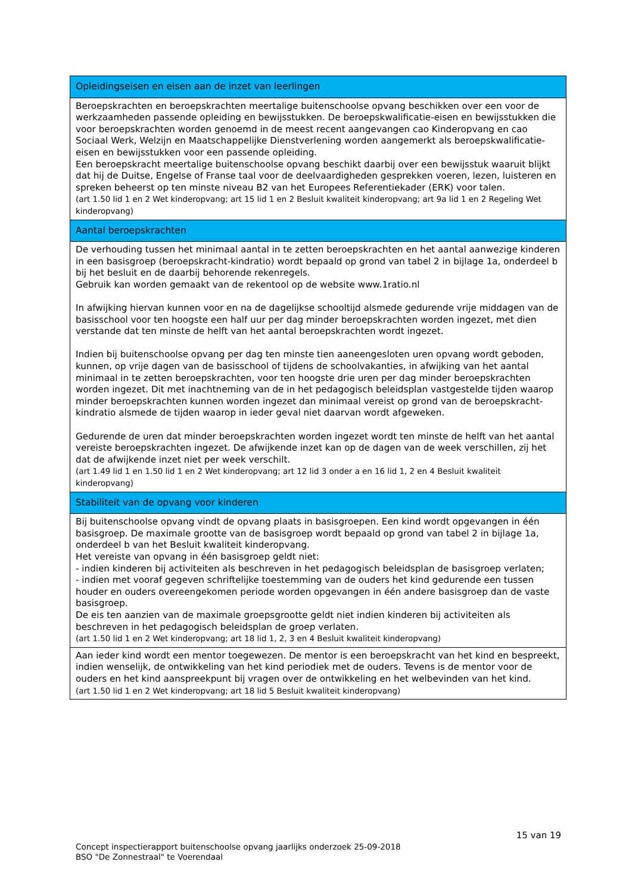| Opleidingseisen en eisen aan de inzet van leerlingen |
| --- |
| Beroepskrachten en beroepskrachten meertalige buitenschoolse opvang beschikken over een voor de werkzaamheden passende opleiding en bewijsstukken. De beroepskwalificatie-eisen en bewijsstukken die voor beroepskrachten worden genoemd in de meest recent aangevangen cao Kinderopvang en cao Sociaal Werk, Welzijn en Maatschappelijke Dienstverlening worden aangemerkt als beroepskwalificatie-eisen en bewijsstukken voor een passende opleiding. Een beroepskracht meertalige buitenschoolse opvang beschikt daarbij over een bewijsstuk waaruit blijkt dat hij de Duitse, Engelse of Franse taal voor de deelvaardigheden gesprekken voeren, lezen, luisteren en spreken beheerst op ten minste niveau B2 van het Europees Referentiekader (ERK) voor talen. (art 1.50 lid 1 en 2 Wet kinderopvang; art 15 lid 1 en 2 Besluit kwaliteit kinderopvang; art 9a lid 1 en 2 Regeling Wet kinderopvang) |
| Aantal beroepskrachten |
| De verhouding tussen het minimaal aantal in te zetten beroepskrachten en het aantal aanwezige kinderen in een basisgroep (beroepskracht-kindratio) wordt bepaald op grond van tabel 2 in bijlage 1a, onderdeel b bij het besluit en de daarbij behorende rekenregels. Gebruik kan worden gemaakt van de rekentool op de website www.1ratio.nl In afwijking hiervan kunnen voor en na de dagelijkse schooltijd alsmede gedurende vrije middagen van de basisschool voor ten hoogste een half uur per dag minder beroepskrachten worden ingezet, met dien verstande dat ten minste de helft van het aantal beroepskrachten wordt ingezet. Indien bij buitenschoolse opvang per dag ten minste tien aaneengesloten uren opvang wordt geboden, kunnen, op vrije dagen van de basisschool of tijdens de schoolvakanties, in afwijking van het aantal minimaal in te zetten beroepskrachten, voor ten hoogste drie uren per dag minder beroepskrachten worden ingezet. Dit met inachtneming van de in het pedagogisch beleidsplan vastgestelde tijden waarop minder beroepskrachten kunnen worden ingezet dan minimaal vereist op grond van de beroepskracht-kindratio alsmede de tijden waarop in ieder geval niet daarvan wordt afgeweken. Gedurende de uren dat minder beroepskrachten worden ingezet wordt ten minste de helft van het aantal vereiste beroepskrachten ingezet. De afwijkende inzet kan op de dagen van de week verschillen, zij het dat de afwijkende inzet niet per week verschilt. (art 1.49 lid 1 en 1.50 lid 1 en 2 Wet kinderopvang; art 12 lid 3 onder a en 16 lid 1, 2 en 4 Besluit kwaliteit kinderopvang) |
| Stabiliteit van de opvang voor kinderen |
| Bij buitenschoolse opvang vindt de opvang plaats in basisgroepen. Een kind wordt opgevangen in één basisgroep. De maximale grootte van de basisgroep wordt bepaald op grond van tabel 2 in bijlage 1a, onderdeel b van het Besluit kwaliteit kinderopvang. Het vereiste van opvang in één basisgroep geldt niet: - indien kinderen bij activiteiten als beschreven in het pedagogisch beleidsplan de basisgroep verlaten; - indien met vooraf gegeven schriftelijke toestemming van de ouders het kind gedurende een tussen houder en ouders overeengekomen periode worden opgevangen in één andere basisgroep dan de vaste basisgroep. De eis ten aanzien van de maximale groepsgrootte geldt niet indien kinderen bij activiteiten als beschreven in het pedagogisch beleidsplan de groep verlaten. (art 1.50 lid 1 en 2 Wet kinderopvang; art 18 lid 1, 2, 3 en 4 Besluit kwaliteit kinderopvang) |
| Aan ieder kind wordt een mentor toegewezen. De mentor is een beroepskracht van het kind en bespreekt, indien wenselijk, de ontwikkeling van het kind periodiek met de ouders. Tevens is de mentor voor de ouders en het kind aanspreekpunt bij vragen over de ontwikkeling en het welbevinden van het kind. (art 1.50 lid 1 en 2 Wet kinderopvang; art 18 lid 5 Besluit kwaliteit kinderopvang) |
15 van 19
Concept inspectierapport buitenschoolse opvang jaarlijks onderzoek 25-09-2018
BSO "De Zonnestraal" te Voerendaal